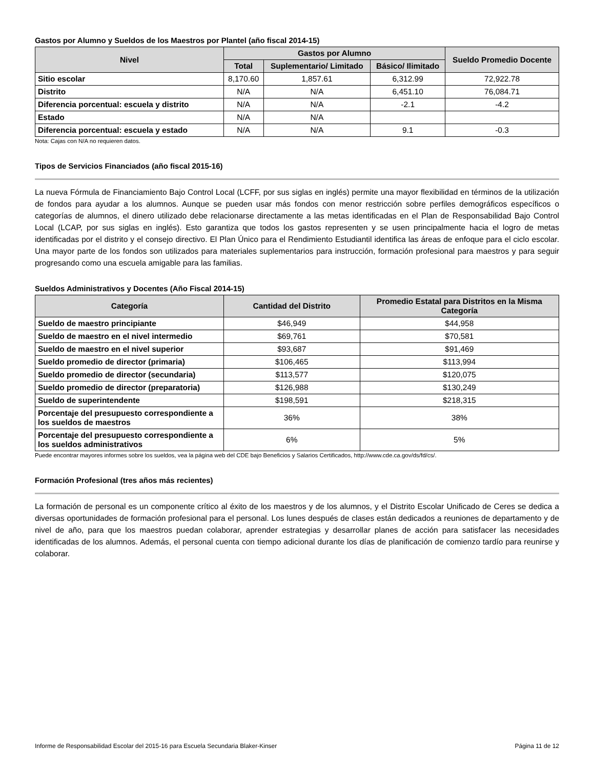Gastos por Alumno y Sueldos de los Maestros por Plantel (año fiscal 2014-15)
| Nivel | Gastos por Alumno | | | Sueldo Promedio Docente |
| --- | --- | --- | --- | --- |
| | Total | Suplementario/ Limitado | Básico/ Ilimitado | |
| Sitio escolar | 8,170.60 | 1,857.61 | 6,312.99 | 72,922.78 |
| Distrito | N/A | N/A | 6,451.10 | 76,084.71 |
| Diferencia porcentual: escuela y distrito | N/A | N/A | -2.1 | -4.2 |
| Estado | N/A | N/A | | |
| Diferencia porcentual: escuela y estado | N/A | N/A | 9.1 | -0.3 |
Nota: Cajas con N/A no requieren datos.
Tipos de Servicios Financiados (año fiscal 2015-16)
La nueva Fórmula de Financiamiento Bajo Control Local (LCFF, por sus siglas en inglés) permite una mayor flexibilidad en términos de la utilización de fondos para ayudar a los alumnos. Aunque se pueden usar más fondos con menor restricción sobre perfiles demográficos específicos o categorías de alumnos, el dinero utilizado debe relacionarse directamente a las metas identificadas en el Plan de Responsabilidad Bajo Control Local (LCAP, por sus siglas en inglés). Esto garantiza que todos los gastos representen y se usen principalmente hacia el logro de metas identificadas por el distrito y el consejo directivo. El Plan Único para el Rendimiento Estudiantil identifica las áreas de enfoque para el ciclo escolar. Una mayor parte de los fondos son utilizados para materiales suplementarios para instrucción, formación profesional para maestros y para seguir progresando como una escuela amigable para las familias.
Sueldos Administrativos y Docentes (Año Fiscal 2014-15)
| Categoría | Cantidad del Distrito | Promedio Estatal para Distritos en la Misma Categoría |
| --- | --- | --- |
| Sueldo de maestro principiante | $46,949 | $44,958 |
| Sueldo de maestro en el nivel intermedio | $69,761 | $70,581 |
| Sueldo de maestro en el nivel superior | $93,687 | $91,469 |
| Sueldo promedio de director (primaria) | $106,465 | $113,994 |
| Sueldo promedio de director (secundaria) | $113,577 | $120,075 |
| Sueldo promedio de director (preparatoria) | $126,988 | $130,249 |
| Sueldo de superintendente | $198,591 | $218,315 |
| Porcentaje del presupuesto correspondiente a los sueldos de maestros | 36% | 38% |
| Porcentaje del presupuesto correspondiente a los sueldos administrativos | 6% | 5% |
Puede encontrar mayores informes sobre los sueldos, vea la página web del CDE bajo Beneficios y Salarios Certificados, http://www.cde.ca.gov/ds/fd/cs/.
Formación Profesional (tres años más recientes)
La formación de personal es un componente crítico al éxito de los maestros y de los alumnos, y el Distrito Escolar Unificado de Ceres se dedica a diversas oportunidades de formación profesional para el personal. Los lunes después de clases están dedicados a reuniones de departamento y de nivel de año, para que los maestros puedan colaborar, aprender estrategias y desarrollar planes de acción para satisfacer las necesidades identificadas de los alumnos. Además, el personal cuenta con tiempo adicional durante los días de planificación de comienzo tardío para reunirse y colaborar.
Informe de Responsabilidad Escolar del 2015-16 para Escuela Secundaria Blaker-Kinser Página 11 de 12